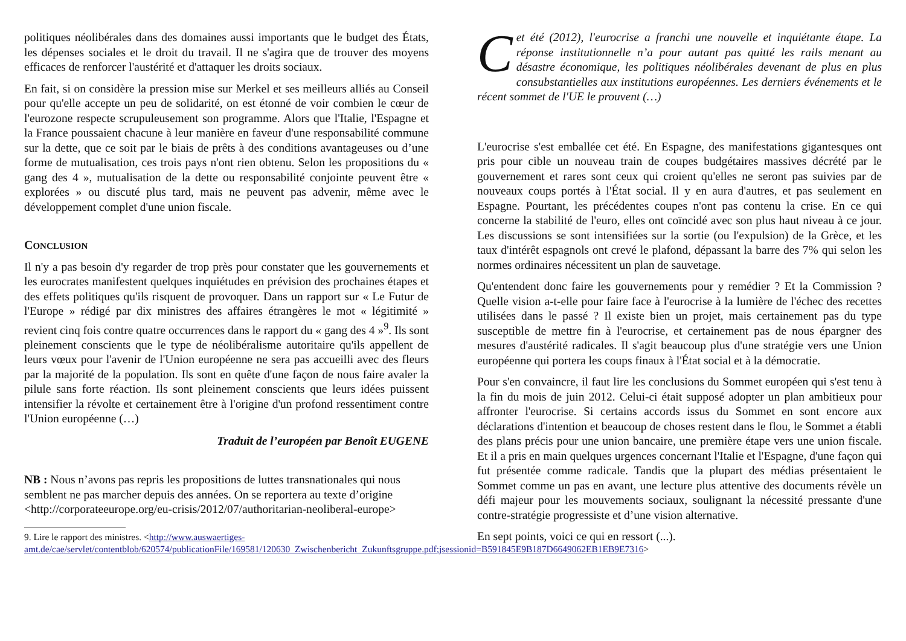politiques néolibérales dans des domaines aussi importants que le budget des États, les dépenses sociales et le droit du travail. Il ne s'agira que de trouver des moyens efficaces de renforcer l'austérité et d'attaquer les droits sociaux.
En fait, si on considère la pression mise sur Merkel et ses meilleurs alliés au Conseil pour qu'elle accepte un peu de solidarité, on est étonné de voir combien le cœur de l'eurozone respecte scrupuleusement son programme. Alors que l'Italie, l'Espagne et la France poussaient chacune à leur manière en faveur d'une responsabilité commune sur la dette, que ce soit par le biais de prêts à des conditions avantageuses ou d’une forme de mutualisation, ces trois pays n'ont rien obtenu. Selon les propositions du « gang des 4 », mutualisation de la dette ou responsabilité conjointe peuvent être « explorées » ou discuté plus tard, mais ne peuvent pas advenir, même avec le développement complet d'une union fiscale.
CONCLUSION
Il n'y a pas besoin d'y regarder de trop près pour constater que les gouvernements et les eurocrates manifestent quelques inquiétudes en prévision des prochaines étapes et des effets politiques qu'ils risquent de provoquer. Dans un rapport sur « Le Futur de l'Europe » rédigé par dix ministres des affaires étrangères le mot « légitimité » revient cinq fois contre quatre occurrences dans le rapport du « gang des 4 »<sup>9</sup>. Ils sont pleinement conscients que le type de néolibéralisme autoritaire qu'ils appellent de leurs vœux pour l'avenir de l'Union européenne ne sera pas accueilli avec des fleurs par la majorité de la population. Ils sont en quête d'une façon de nous faire avaler la pilule sans forte réaction. Ils sont pleinement conscients que leurs idées puissent intensifier la révolte et certainement être à l'origine d'un profond ressentiment contre l'Union européenne (…)
Traduit de l’européen par Benoît EUGENE
NB : Nous n’avons pas repris les propositions de luttes transnationales qui nous semblent ne pas marcher depuis des années. On se reportera au texte d’origine <http://corporateeurope.org/eu-crisis/2012/07/authoritarian-neoliberal-europe>
9. Lire le rapport des ministres. <http://www.auswaertiges-amt.de/cae/servlet/contentblob/620574/publicationFile/169581/120630_Zwischenbericht_Zukunftsgruppe.pdf;jsessionid=B591845E9B187D6649062EB1EB9E7316>
Cet été (2012), l'eurocrise a franchi une nouvelle et inquiétante étape. La réponse institutionnelle n’a pour autant pas quitté les rails menant au désastre économique, les politiques néolibérales devenant de plus en plus consubstantielles aux institutions européennes. Les derniers événements et le récent sommet de l'UE le prouvent (…)
L'eurocrise s'est emballée cet été. En Espagne, des manifestations gigantesques ont pris pour cible un nouveau train de coupes budgétaires massives décrété par le gouvernement et rares sont ceux qui croient qu'elles ne seront pas suivies par de nouveaux coups portés à l'État social. Il y en aura d'autres, et pas seulement en Espagne. Pourtant, les précédentes coupes n'ont pas contenu la crise. En ce qui concerne la stabilité de l'euro, elles ont coïncidé avec son plus haut niveau à ce jour. Les discussions se sont intensifiées sur la sortie (ou l'expulsion) de la Grèce, et les taux d'intérêt espagnols ont crevé le plafond, dépassant la barre des 7% qui selon les normes ordinaires nécessitent un plan de sauvetage.
Qu'entendent donc faire les gouvernements pour y remédier ? Et la Commission ? Quelle vision a-t-elle pour faire face à l'eurocrise à la lumière de l'échec des recettes utilisées dans le passé ? Il existe bien un projet, mais certainement pas du type susceptible de mettre fin à l'eurocrise, et certainement pas de nous épargner des mesures d'austérité radicales. Il s'agit beaucoup plus d'une stratégie vers une Union européenne qui portera les coups finaux à l'État social et à la démocratie.
Pour s'en convaincre, il faut lire les conclusions du Sommet européen qui s'est tenu à la fin du mois de juin 2012. Celui-ci était supposé adopter un plan ambitieux pour affronter l'eurocrise. Si certains accords issus du Sommet en sont encore aux déclarations d'intention et beaucoup de choses restent dans le flou, le Sommet a établi des plans précis pour une union bancaire, une première étape vers une union fiscale. Et il a pris en main quelques urgences concernant l'Italie et l'Espagne, d'une façon qui fut présentée comme radicale. Tandis que la plupart des médias présentaient le Sommet comme un pas en avant, une lecture plus attentive des documents révèle un défi majeur pour les mouvements sociaux, soulignant la nécessité pressante d'une contre-stratégie progressiste et d’une vision alternative.
En sept points, voici ce qui en ressort (...).